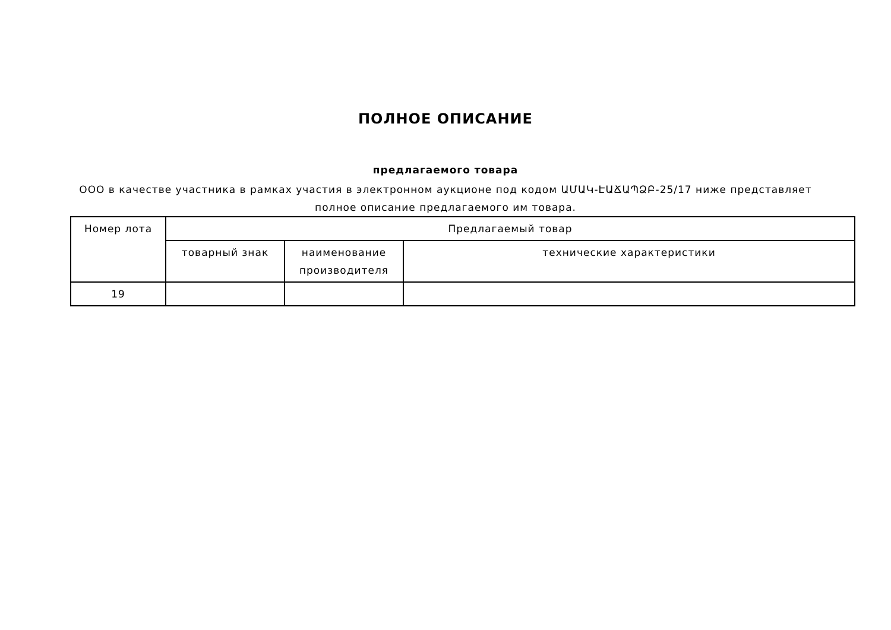ПОЛНОЕ ОПИСАНИЕ
предлагаемого товара
ООО в качестве участника в рамках участия в электронном аукционе под кодом ԱՄԱԿ-ԷԱՃԱՊՁԲ-25/17 ниже представляет
полное описание предлагаемого им товара.
| Номер лота | Предлагаемый товар | | |
| --- | --- | --- | --- |
| | товарный знак | наименование производителя | технические характеристики |
| 19 | | | |